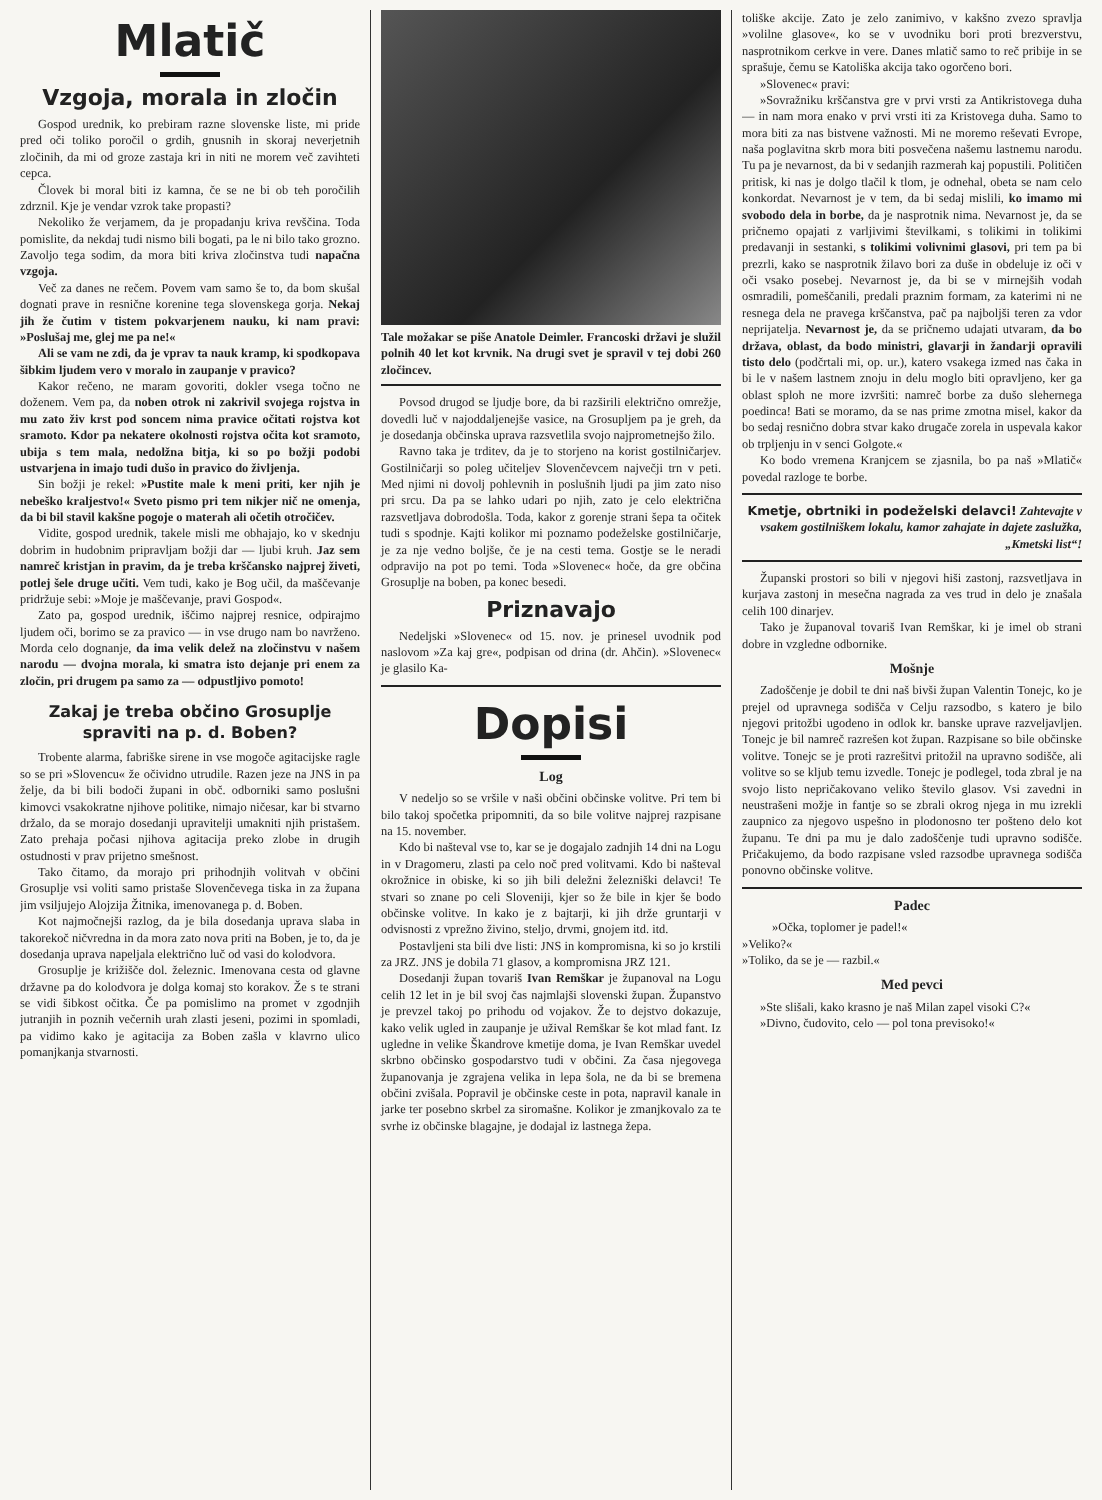Mlatič
Vzgoja, morala in zločin
Gospod urednik, ko prebiram razne slovenske liste, mi pride pred oči toliko poročil o grdih, gnusnih in skoraj neverjetnih zločinih, da mi od groze zastaja kri in niti ne morem več zavihteti cepca.
Človek bi moral biti iz kamna, če se ne bi ob teh poročilih zdrznil. Kje je vendar vzrok take propasti?
Nekoliko že verjamem, da je propadanju kriva revščina. Toda pomislite, da nekdaj tudi nismo bili bogati, pa le ni bilo tako grozno. Zavoljo tega sodim, da mora biti kriva zločinstva tudi napačna vzgoja.
Več za danes ne rečem. Povem vam samo še to, da bom skušal dognati prave in resnične korenine tega slovenskega gorja. Nekaj jih že čutim v tistem pokvarjenem nauku, ki nam pravi: »Poslušaj me, glej me pa ne!«
Ali se vam ne zdi, da je vprav ta nauk kramp, ki spodkopava šibkim ljudem vero v moralo in zaupanje v pravico?
Kakor rečeno, ne maram govoriti, dokler vsega točno ne doženem. Vem pa, da noben otrok ni zakrivil svojega rojstva in mu zato živ krst pod soncem nima pravice očitati rojstva kot sramoto. Kdor pa nekatere okolnosti rojstva očita kot sramoto, ubija s tem mala, nedolžna bitja, ki so po božji podobi ustvarjena in imajo tudi dušo in pravico do življenja.
Sin božji je rekel: »Pustite male k meni priti, ker njih je nebeško kraljestvo!« Sveto pismo pri tem nikjer nič ne omenja, da bi bil stavil kakšne pogoje o materah ali očetih otročičev.
Vidite, gospod urednik, takele misli me obhajajo, ko v skednju dobrim in hudobnim pripravljam božji dar — ljubi kruh. Jaz sem namreč kristjan in pravim, da je treba krščansko najprej živeti, potlej šele druge učiti. Vem tudi, kako je Bog učil, da maščevanje pridržuje sebi: »Moje je maščevanje, pravi Gospod«.
Zato pa, gospod urednik, iščimo najprej resnice, odpirajmo ljudem oči, borimo se za pravico — in vse drugo nam bo navrženo. Morda celo dognanje, da ima velik delež na zločinstvu v našem narodu — dvojna morala, ki smatra isto dejanje pri enem za zločin, pri drugem pa samo za — odpustljivo pomoto!
Zakaj je treba občino Grosuplje spraviti na p. d. Boben?
Trobente alarma, fabriške sirene in vse mogoče agitacijske ragle so se pri »Slovencu« že očividno utrudile. Razen jeze na JNS in pa želje, da bi bili bodoči župani in obč. odborniki samo poslušni kimovci vsakokratne njihove politike, nimajo ničesar, kar bi stvarno držalo, da se morajo dosedanji upravitelji umakniti njih pristašem. Zato prehaja počasi njihova agitacija preko zlobe in drugih ostudnosti v prav prijetno smešnost.
Tako čitamo, da morajo pri prihodnjih volitvah v občini Grosuplje vsi voliti samo pristaše Slovenčevega tiska in za župana jim vsiljujejo Alojzija Žitnika, imenovanega p. d. Boben.
Kot najmočnejši razlog, da je bila dosedanja uprava slaba in takorekoč ničvredna in da mora zato nova priti na Boben, je to, da je dosedanja uprava napeljala električno luč od vasi do kolodvora.
Grosuplje je križišče dol. železnic. Imenovana cesta od glavne državne pa do kolodvora je dolga komaj sto korakov. Že s te strani se vidi šibkost očitka. Če pa pomislimo na promet v zgodnjih jutranjih in poznih večernih urah zlasti jeseni, pozimi in spomladi, pa vidimo kako je agitacija za Boben zašla v klavrno ulico pomanjkanja stvarnosti.
Tale možakar se piše Anatole Deimler. Francoski državi je služil polnih 40 let kot krvnik. Na drugi svet je spravil v tej dobi 260 zločincev.
Povsod drugod se ljudje bore, da bi razširili električno omrežje, dovedli luč v najoddaljenejše vasice, na Grosupljem pa je greh, da je dosedanja občinska uprava razsvetlila svojo najprometnejšo žilo.
Ravno taka je trditev, da je to storjeno na korist gostilničarjev. Gostilničarji so poleg učiteljev Slovenčevcem največji trn v peti. Med njimi ni dovolj pohlevnih in poslušnih ljudi pa jim zato niso pri srcu. Da pa se lahko udari po njih, zato je celo električna razsvetljava dobrodošla. Toda, kakor z gorenje strani šepa ta očitek tudi s spodnje. Kajti kolikor mi poznamo podeželske gostilničarje, je za nje vedno boljše, če je na cesti tema. Gostje se le neradi odpravijo na pot po temi. Toda »Slovenec« hoče, da gre občina Grosuplje na boben, pa konec besedi.
Priznavajo
Nedeljski »Slovenec« od 15. nov. je prinesel uvodnik pod naslovom »Za kaj gre«, podpisan od drina (dr. Ahčin). »Slovenec« je glasilo Ka-
Dopisi
Log
V nedeljo so se vršile v naši občini občinske volitve. Pri tem bi bilo takoj spočetka pripomniti, da so bile volitve najprej razpisane na 15. november.
Kdo bi našteval vse to, kar se je dogajalo zadnjih 14 dni na Logu in v Dragomeru, zlasti pa celo noč pred volitvami. Kdo bi našteval okrožnice in obiske, ki so jih bili deležni železniški delavci! Te stvari so znane po celi Sloveniji, kjer so že bile in kjer še bodo občinske volitve. In kako je z bajtarji, ki jih drže gruntarji v odvisnosti z vprežno živino, steljo, drvmi, gnojem itd. itd.
Postavljeni sta bili dve listi: JNS in kompromisna, ki so jo krstili za JRZ. JNS je dobila 71 glasov, a kompromisna JRZ 121.
Dosedanji župan tovariš Ivan Remškar je županoval na Logu celih 12 let in je bil svoj čas najmlajši slovenski župan. Županstvo je prevzel takoj po prihodu od vojakov. Že to dejstvo dokazuje, kako velik ugled in zaupanje je užival Remškar še kot mlad fant. Iz ugledne in velike Škandrove kmetije doma, je Ivan Remškar uvedel skrbno občinsko gospodarstvo tudi v občini. Za časa njegovega županovanja je zgrajena velika in lepa šola, ne da bi se bremena občini zvišala. Popravil je občinske ceste in pota, napravil kanale in jarke ter posebno skrbel za siromašne. Kolikor je zmanjkovalo za te svrhe iz občinske blagajne, je dodajal iz lastnega žepa.
toliške akcije. Zato je zelo zanimivo, v kakšno zvezo spravlja »volilne glasove«, ko se v uvodniku bori proti brezverstvu, nasprotnikom cerkve in vere. Danes mlatič samo to reč pribije in se sprašuje, čemu se Katoliška akcija tako ogorčeno bori.
»Slovenec« pravi:
»Sovražniku krščanstva gre v prvi vrsti za Antikristovega duha — in nam mora enako v prvi vrsti iti za Kristovega duha. Samo to mora biti za nas bistvene važnosti. Mi ne moremo reševati Evrope, naša poglavitna skrb mora biti posvečena našemu lastnemu narodu. Tu pa je nevarnost, da bi v sedanjih razmerah kaj popustili. Političen pritisk, ki nas je dolgo tlačil k tlom, je odnehal, obeta se nam celo konkordat. Nevarnost je v tem, da bi sedaj mislili, ko imamo mi svobodo dela in borbe, da je nasprotnik nima. Nevarnost je, da se pričnemo opajati z varljivimi številkami, s tolikimi in tolikimi predavanji in sestanki, s tolikimi volivnimi glasovi, pri tem pa bi prezrli, kako se nasprotnik žilavo bori za duše in obdeluje iz oči v oči vsako posebej. Nevarnost je, da bi se v mirnejših vodah osmradili, pomeščanili, predali praznim formam, za katerimi ni ne resnega dela ne pravega krščanstva, pač pa najboljši teren za vdor neprijatelja. Nevarnost je, da se pričnemo udajati utvaram, da bo država, oblast, da bodo ministri, glavarji in žandarji opravili tisto delo (podčrtali mi, op. ur.), katero vsakega izmed nas čaka in bi le v našem lastnem znoju in delu moglo biti opravljeno, ker ga oblast sploh ne more izvršiti: namreč borbe za dušo slehernega poedinca! Bati se moramo, da se nas prime zmotna misel, kakor da bo sedaj resnično dobra stvar kako drugače zorela in uspevala kakor ob trpljenju in v senci Golgote.«
Ko bodo vremena Kranjcem se zjasnila, bo pa naš »Mlatič« povedal razloge te borbe.
Kmetje, obrtniki in podeželski delavci! Zahtevajte v vsakem gostilniškem lokalu, kamor zahajate in dajete zaslužka, „Kmetski list“!
Županski prostori so bili v njegovi hiši zastonj, razsvetljava in kurjava zastonj in mesečna nagrada za ves trud in delo je znašala celih 100 dinarjev.
Tako je županoval tovariš Ivan Remškar, ki je imel ob strani dobre in vzgledne odbornike.
Mošnje
Zadoščenje je dobil te dni naš bivši župan Valentin Tonejc, ko je prejel od upravnega sodišča v Celju razsodbo, s katero je bilo njegovi pritožbi ugodeno in odlok kr. banske uprave razveljavljen. Tonejc je bil namreč razrešen kot župan. Razpisane so bile občinske volitve. Tonejc se je proti razrešitvi pritožil na upravno sodišče, ali volitve so se kljub temu izvedle. Tonejc je podlegel, toda zbral je na svojo listo nepričakovano veliko število glasov. Vsi zavedni in neustrašeni možje in fantje so se zbrali okrog njega in mu izrekli zaupnico za njegovo uspešno in plodonosno ter pošteno delo kot županu. Te dni pa mu je dalo zadoščenje tudi upravno sodišče. Pričakujemo, da bodo razpisane vsled razsodbe upravnega sodišča ponovno občinske volitve.
Padec
»Očka, toplomer je padel!«
»Veliko?«
»Toliko, da se je — razbil.«
Med pevci
»Ste slišali, kako krasno je naš Milan zapel visoki C?«
»Divno, čudovito, celo — pol tona previsoko!«